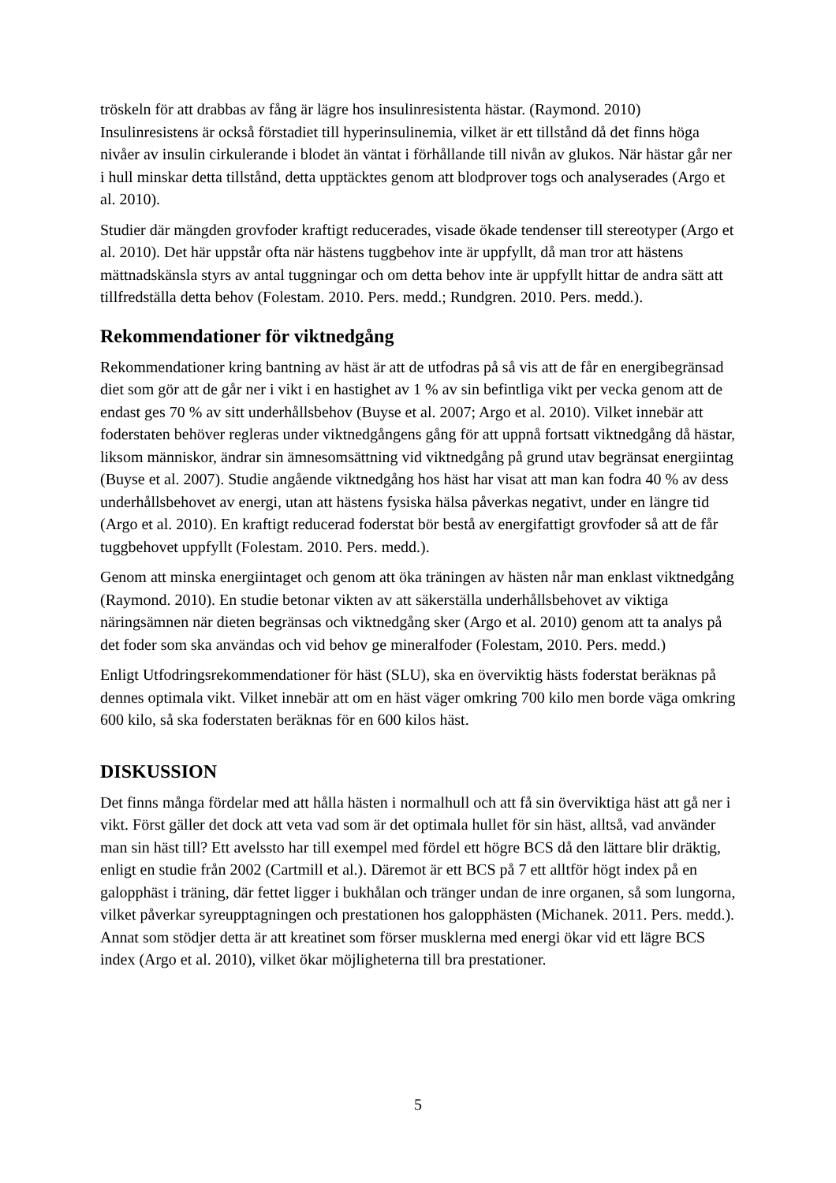tröskeln för att drabbas av fång är lägre hos insulinresistenta hästar. (Raymond. 2010) Insulinresistens är också förstadiet till hyperinsulinemia, vilket är ett tillstånd då det finns höga nivåer av insulin cirkulerande i blodet än väntat i förhållande till nivån av glukos. När hästar går ner i hull minskar detta tillstånd, detta upptäcktes genom att blodprover togs och analyserades (Argo et al. 2010).
Studier där mängden grovfoder kraftigt reducerades, visade ökade tendenser till stereotyper (Argo et al. 2010). Det här uppstår ofta när hästens tuggbehov inte är uppfyllt, då man tror att hästens mättnadskänsla styrs av antal tuggningar och om detta behov inte är uppfyllt hittar de andra sätt att tillfredställa detta behov (Folestam. 2010. Pers. medd.; Rundgren. 2010. Pers. medd.).
Rekommendationer för viktnedgång
Rekommendationer kring bantning av häst är att de utfodras på så vis att de får en energibegränsad diet som gör att de går ner i vikt i en hastighet av 1 % av sin befintliga vikt per vecka genom att de endast ges 70 % av sitt underhållsbehov (Buyse et al. 2007; Argo et al. 2010). Vilket innebär att foderstaten behöver regleras under viktnedgångens gång för att uppnå fortsatt viktnedgång då hästar, liksom människor, ändrar sin ämnesomsättning vid viktnedgång på grund utav begränsat energiintag (Buyse et al. 2007). Studie angående viktnedgång hos häst har visat att man kan fodra 40 % av dess underhållsbehovet av energi, utan att hästens fysiska hälsa påverkas negativt, under en längre tid (Argo et al. 2010). En kraftigt reducerad foderstat bör bestå av energifattigt grovfoder så att de får tuggbehovet uppfyllt (Folestam. 2010. Pers. medd.).
Genom att minska energiintaget och genom att öka träningen av hästen når man enklast viktnedgång (Raymond. 2010). En studie betonar vikten av att säkerställa underhållsbehovet av viktiga näringsämnen när dieten begränsas och viktnedgång sker (Argo et al. 2010) genom att ta analys på det foder som ska användas och vid behov ge mineralfoder (Folestam, 2010. Pers. medd.)
Enligt Utfodringsrekommendationer för häst (SLU), ska en överviktig hästs foderstat beräknas på dennes optimala vikt. Vilket innebär att om en häst väger omkring 700 kilo men borde väga omkring 600 kilo, så ska foderstaten beräknas för en 600 kilos häst.
DISKUSSION
Det finns många fördelar med att hålla hästen i normalhull och att få sin överviktiga häst att gå ner i vikt. Först gäller det dock att veta vad som är det optimala hullet för sin häst, alltså, vad använder man sin häst till? Ett avelssto har till exempel med fördel ett högre BCS då den lättare blir dräktig, enligt en studie från 2002 (Cartmill et al.). Däremot är ett BCS på 7 ett alltför högt index på en galopphäst i träning, där fettet ligger i bukhålan och tränger undan de inre organen, så som lungorna, vilket påverkar syreupptagningen och prestationen hos galopphästen (Michanek. 2011. Pers. medd.). Annat som stödjer detta är att kreatinet som förser musklerna med energi ökar vid ett lägre BCS index (Argo et al. 2010), vilket ökar möjligheterna till bra prestationer.
5